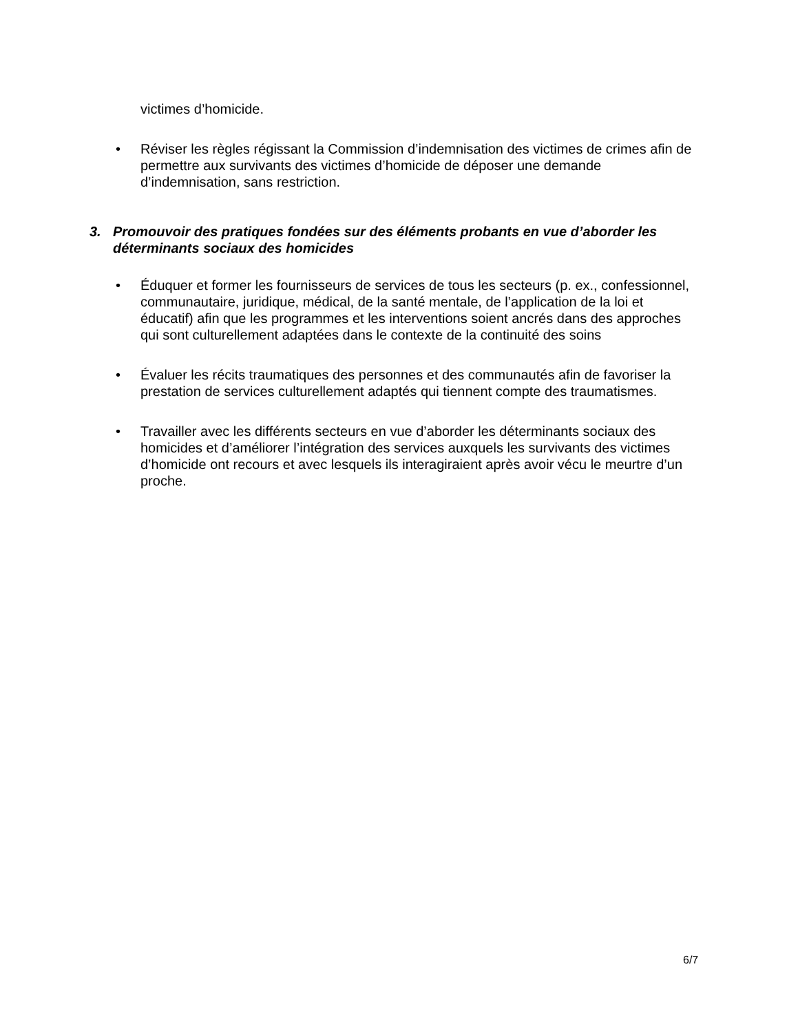victimes d’homicide.
• Réviser les règles régissant la Commission d’indemnisation des victimes de crimes afin de permettre aux survivants des victimes d’homicide de déposer une demande d’indemnisation, sans restriction.
3. Promouvoir des pratiques fondées sur des éléments probants en vue d’aborder les déterminants sociaux des homicides
• Éduquer et former les fournisseurs de services de tous les secteurs (p. ex., confessionnel, communautaire, juridique, médical, de la santé mentale, de l’application de la loi et éducatif) afin que les programmes et les interventions soient ancrés dans des approches qui sont culturellement adaptées dans le contexte de la continuité des soins
• Évaluer les récits traumatiques des personnes et des communautés afin de favoriser la prestation de services culturellement adaptés qui tiennent compte des traumatismes.
• Travailler avec les différents secteurs en vue d’aborder les déterminants sociaux des homicides et d’améliorer l’intégration des services auxquels les survivants des victimes d’homicide ont recours et avec lesquels ils interagiraient après avoir vécu le meurtre d’un proche.
6/7